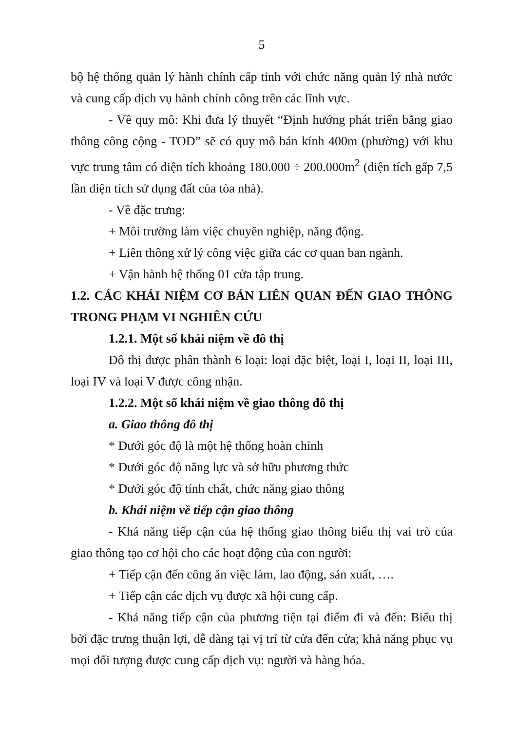5
bộ hệ thống quản lý hành chính cấp tỉnh với chức năng quản lý nhà nước và cung cấp dịch vụ hành chính công trên các lĩnh vực.
- Về quy mô: Khi đưa lý thuyết “Định hướng phát triển bằng giao thông công cộng - TOD” sẽ có quy mô bán kính 400m (phường) với khu vực trung tâm có diện tích khoảng 180.000 ÷ 200.000m<sup>2</sup> (diện tích gấp 7,5 lần diện tích sử dụng đất của tòa nhà).
- Về đặc trưng:
+ Môi trường làm việc chuyên nghiệp, năng động.
+ Liên thông xử lý công việc giữa các cơ quan ban ngành.
+ Vận hành hệ thống 01 cửa tập trung.
1.2. CÁC KHÁI NIỆM CƠ BẢN LIÊN QUAN ĐẾN GIAO THÔNG TRONG PHẠM VI NGHIÊN CỨU
1.2.1. Một số khái niệm về đô thị
Đô thị được phân thành 6 loại: loại đặc biệt, loại I, loại II, loại III, loại IV và loại V được công nhận.
1.2.2. Một số khái niệm về giao thông đô thị
a. Giao thông đô thị
* Dưới góc độ là một hệ thống hoàn chỉnh
* Dưới góc độ năng lực và sở hữu phương thức
* Dưới góc độ tính chất, chức năng giao thông
b. Khái niệm về tiếp cận giao thông
- Khả năng tiếp cận của hệ thống giao thông biểu thị vai trò của giao thông tạo cơ hội cho các hoạt động của con người:
+ Tiếp cận đến công ăn việc làm, lao động, sản xuất, ….
+ Tiếp cận các dịch vụ được xã hội cung cấp.
- Khả năng tiếp cận của phương tiện tại điểm đi và đến: Biểu thị bởi đặc trưng thuận lợi, dễ dàng tại vị trí từ cửa đến cửa; khả năng phục vụ mọi đối tượng được cung cấp dịch vụ: người và hàng hóa.